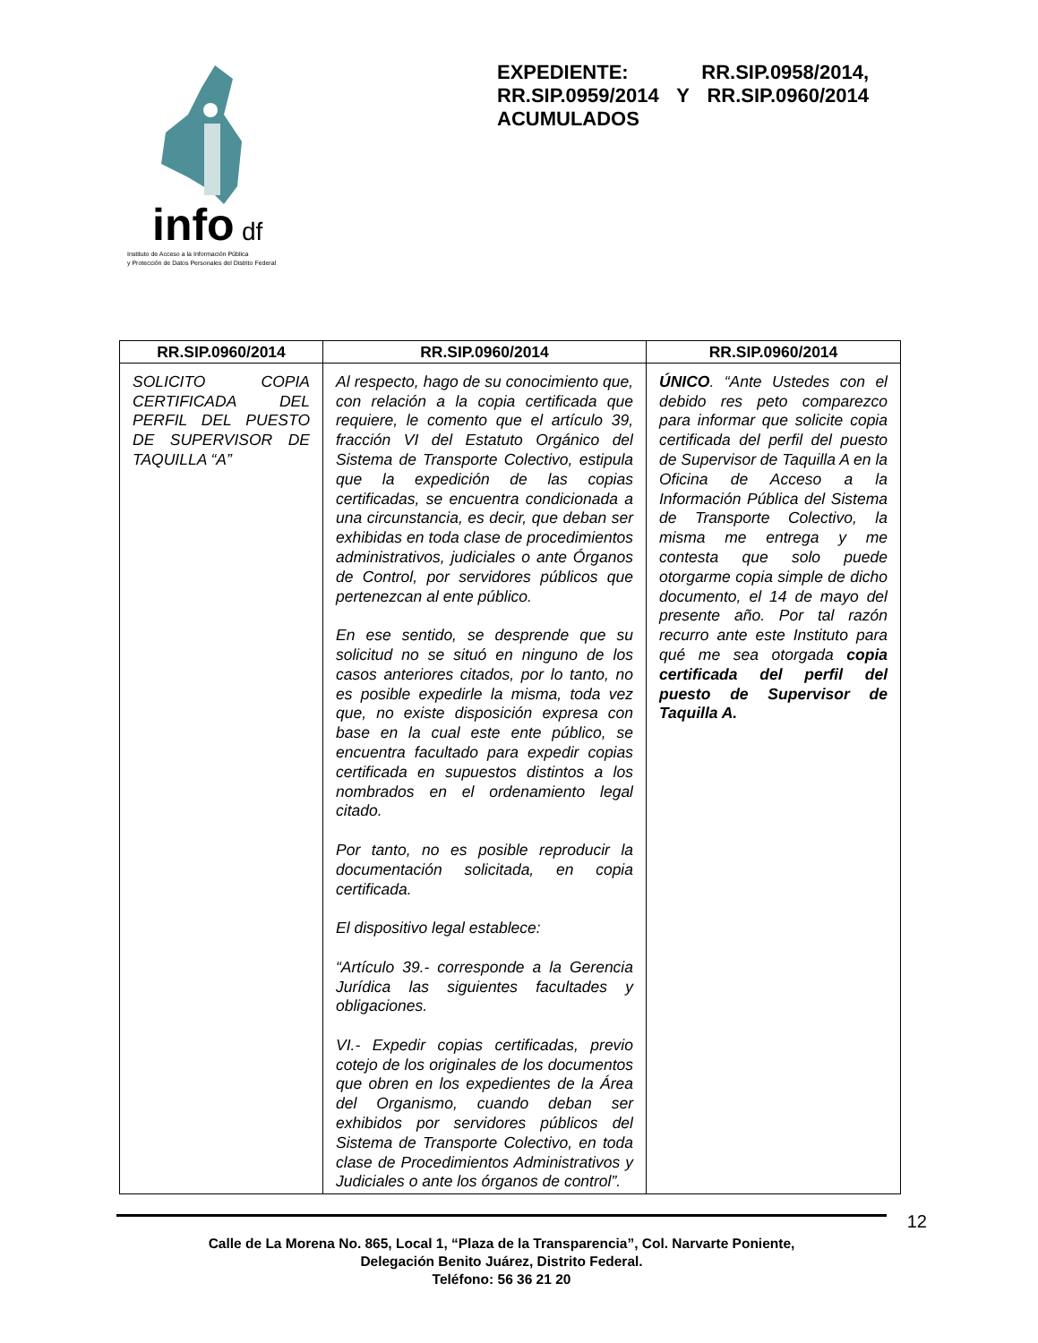info
df
Instituto de Acceso a la Información Pública
y Protección de Datos Personales del Distrito Federal
EXPEDIENTE: RR.SIP.0958/2014, RR.SIP.0959/2014 Y RR.SIP.0960/2014 ACUMULADOS
| RR.SIP.0960/2014 | RR.SIP.0960/2014 | RR.SIP.0960/2014 |
| --- | --- | --- |
| SOLICITO COPIA CERTIFICADA DEL PERFIL DEL PUESTO DE SUPERVISOR DE TAQUILLA “A” | Al respecto, hago de su conocimiento que, con relación a la copia certificada que requiere, le comento que el artículo 39, fracción VI del Estatuto Orgánico del Sistema de Transporte Colectivo, estipula que la expedición de las copias certificadas, se encuentra condicionada a una circunstancia, es decir, que deban ser exhibidas en toda clase de procedimientos administrativos, judiciales o ante Órganos de Control, por servidores públicos que pertenezcan al ente público. En ese sentido, se desprende que su solicitud no se situó en ninguno de los casos anteriores citados, por lo tanto, no es posible expedirle la misma, toda vez que, no existe disposición expresa con base en la cual este ente público, se encuentra facultado para expedir copias certificada en supuestos distintos a los nombrados en el ordenamiento legal citado. Por tanto, no es posible reproducir la documentación solicitada, en copia certificada. El dispositivo legal establece: “Artículo 39.- corresponde a la Gerencia Jurídica las siguientes facultades y obligaciones. VI.- Expedir copias certificadas, previo cotejo de los originales de los documentos que obren en los expedientes de la Área del Organismo, cuando deban ser exhibidos por servidores públicos del Sistema de Transporte Colectivo, en toda clase de Procedimientos Administrativos y Judiciales o ante los órganos de control”. | ÚNICO . “Ante Ustedes con el debido res peto comparezco para informar que solicite copia certificada del perfil del puesto de Supervisor de Taquilla A en la Oficina de Acceso a la Información Pública del Sistema de Transporte Colectivo, la misma me entrega y me contesta que solo puede otorgarme copia simple de dicho documento, el 14 de mayo del presente año. Por tal razón recurro ante este Instituto para qué me sea otorgada copia certificada del perfil del puesto de Supervisor de Taquilla A. |
12
Calle de La Morena No. 865, Local 1, “Plaza de la Transparencia”, Col. Narvarte Poniente,
Delegación Benito Juárez, Distrito Federal.
Teléfono: 56 36 21 20